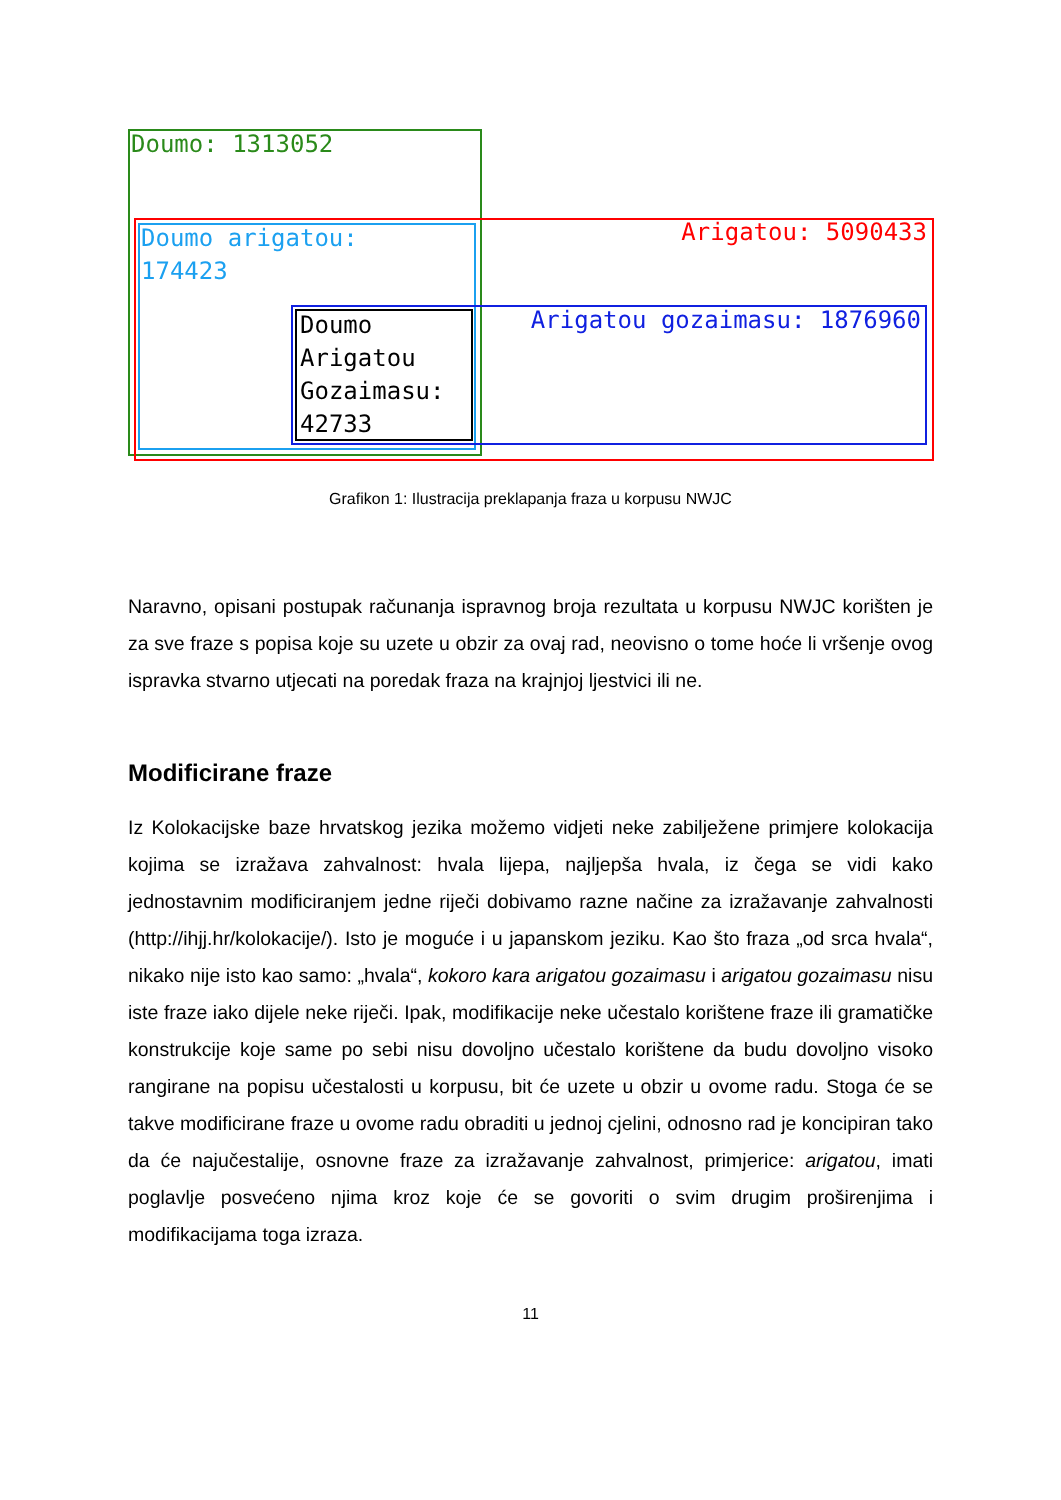Doumo: 1313052
Doumo arigatou:
174423
Doumo
Arigatou
Gozaimasu:
42733
Arigatou: 5090433
Arigatou gozaimasu: 1876960
Grafikon 1: Ilustracija preklapanja fraza u korpusu NWJC
Naravno, opisani postupak računanja ispravnog broja rezultata u korpusu NWJC korišten je za sve fraze s popisa koje su uzete u obzir za ovaj rad, neovisno o tome hoće li vršenje ovog ispravka stvarno utjecati na poredak fraza na krajnjoj ljestvici ili ne.
Modificirane fraze
Iz Kolokacijske baze hrvatskog jezika možemo vidjeti neke zabilježene primjere kolokacija kojima se izražava zahvalnost: hvala lijepa, najljepša hvala, iz čega se vidi kako jednostavnim modificiranjem jedne riječi dobivamo razne načine za izražavanje zahvalnosti (http://ihjj.hr/kolokacije/). Isto je moguće i u japanskom jeziku. Kao što fraza „od srca hvala“, nikako nije isto kao samo: „hvala“, kokoro kara arigatou gozaimasu i arigatou gozaimasu nisu iste fraze iako dijele neke riječi. Ipak, modifikacije neke učestalo korištene fraze ili gramatičke konstrukcije koje same po sebi nisu dovoljno učestalo korištene da budu dovoljno visoko rangirane na popisu učestalosti u korpusu, bit će uzete u obzir u ovome radu. Stoga će se takve modificirane fraze u ovome radu obraditi u jednoj cjelini, odnosno rad je koncipiran tako da će najučestalije, osnovne fraze za izražavanje zahvalnost, primjerice: arigatou, imati poglavlje posvećeno njima kroz koje će se govoriti o svim drugim proširenjima i modifikacijama toga izraza.
11